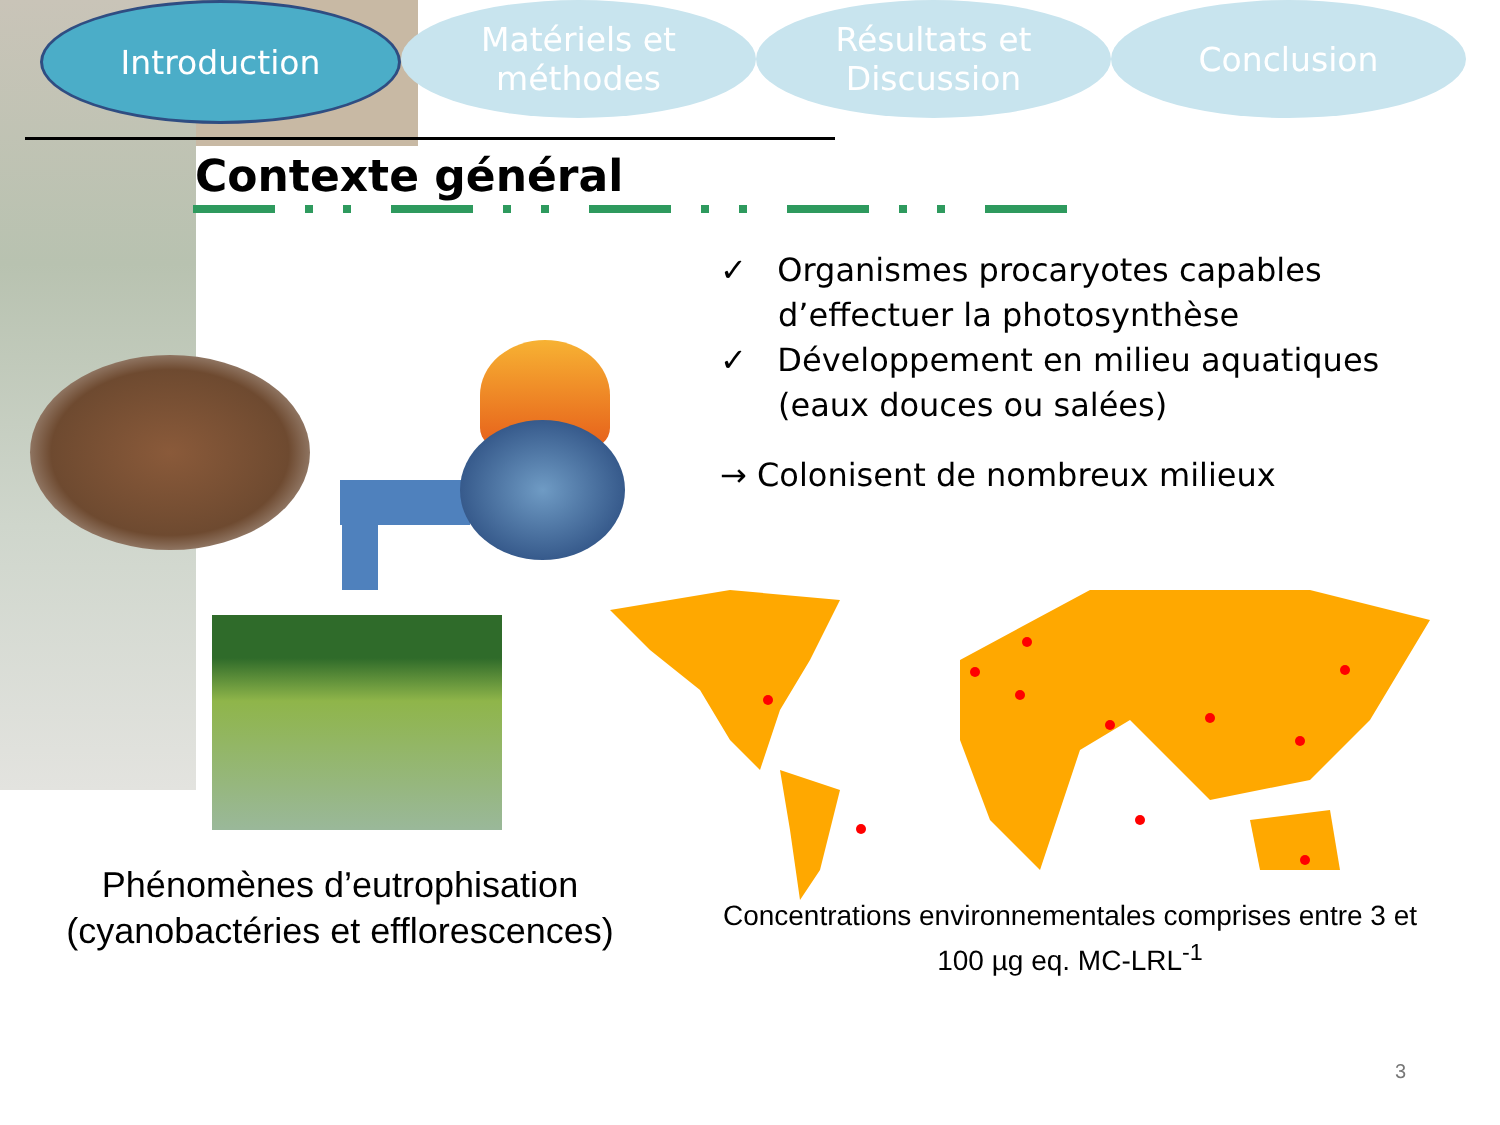Introduction Matériels et
méthodes
Résultats et
Discussion
Conclusion
Contexte général
✓ Organismes procaryotes capables d’effectuer la photosynthèse
✓ Développement en milieu aquatiques (eaux douces ou salées)
→ Colonisent de nombreux milieux
Phénomènes d’eutrophisation (cyanobactéries et efflorescences)
Concentrations environnementales comprises entre 3 et 100 µg eq. MC-LRL<sup>-1</sup>
3